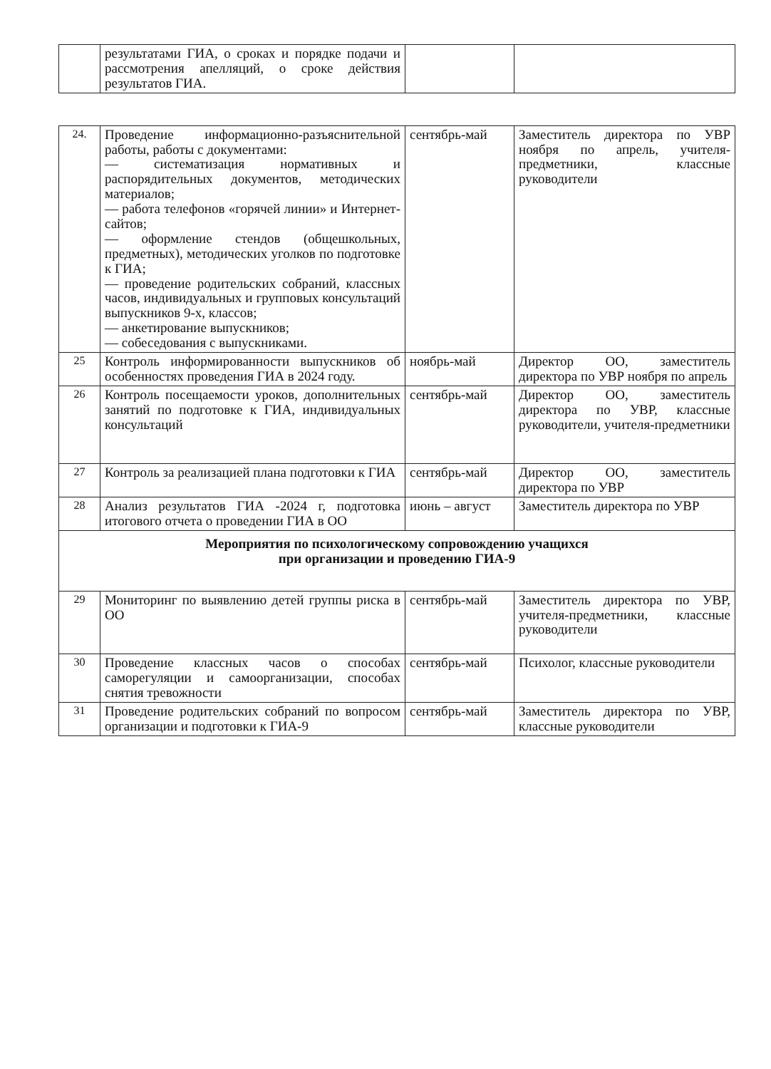| | результатами ГИА, о сроках и порядке подачи и рассмотрения апелляций, о сроке действия результатов ГИА. | | |
| 24. | Проведение информационно-разъяснительной работы, работы с документами: — систематизация нормативных и распорядительных документов, методических материалов; — работа телефонов «горячей линии» и Интернет-сайтов; — оформление стендов (общешкольных, предметных), методических уголков по подготовке к ГИА; — проведение родительских собраний, классных часов, индивидуальных и групповых консультаций выпускников 9-х, классов; — анкетирование выпускников; — собеседования с выпускниками. | сентябрь-май | Заместитель директора по УВР ноября по апрель, учителя-предметники, классные руководители |
| 25 | Контроль информированности выпускников об особенностях проведения ГИА в 2024 году. | ноябрь-май | Директор ОО, заместитель директора по УВР ноября по апрель |
| 26 | Контроль посещаемости уроков, дополнительных занятий по подготовке к ГИА, индивидуальных консультаций | сентябрь-май | Директор ОО, заместитель директора по УВР, классные руководители, учителя-предметники |
| 27 | Контроль за реализацией плана подготовки к ГИА | сентябрь-май | Директор ОО, заместитель директора по УВР |
| 28 | Анализ результатов ГИА -2024 г, подготовка итогового отчета о проведении ГИА в ОО | июнь – август | Заместитель директора по УВР |
| Мероприятия по психологическому сопровождению учащихся при организации и проведению ГИА-9 | | | |
| 29 | Мониторинг по выявлению детей группы риска в ОО | сентябрь-май | Заместитель директора по УВР, учителя-предметники, классные руководители |
| 30 | Проведение классных часов о способах саморегуляции и самоорганизации, способах снятия тревожности | сентябрь-май | Психолог, классные руководители |
| 31 | Проведение родительских собраний по вопросом организации и подготовки к ГИА-9 | сентябрь-май | Заместитель директора по УВР, классные руководители |